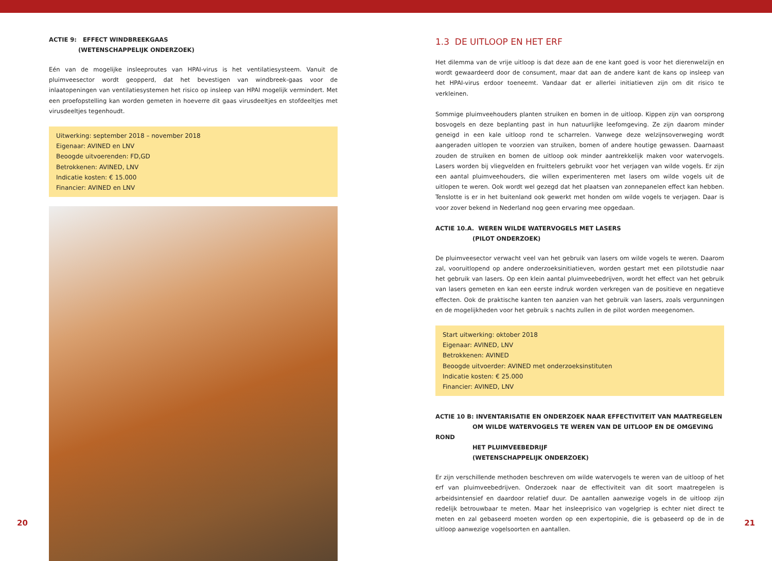ACTIE 9: EFFECT WINDBREEKGAAS
(WETENSCHAPPELIJK ONDERZOEK)
Eén van de mogelijke insleeproutes van HPAI-virus is het ventilatiesysteem. Vanuit de pluimveesector wordt geopperd, dat het bevestigen van windbreek-gaas voor de inlaatopeningen van ventilatiesystemen het risico op insleep van HPAI mogelijk vermindert. Met een proefopstelling kan worden gemeten in hoeverre dit gaas virusdeeltjes en stofdeeltjes met virusdeeltjes tegenhoudt.
Uitwerking: september 2018 – november 2018
Eigenaar: AVINED en LNV
Beoogde uitvoerenden: FD,GD
Betrokkenen: AVINED, LNV
Indicatie kosten: € 15.000
Financier: AVINED en LNV
1.3 DE UITLOOP EN HET ERF
Het dilemma van de vrije uitloop is dat deze aan de ene kant goed is voor het dierenwelzijn en wordt gewaardeerd door de consument, maar dat aan de andere kant de kans op insleep van het HPAI-virus erdoor toeneemt. Vandaar dat er allerlei initiatieven zijn om dit risico te verkleinen.
Sommige pluimveehouders planten struiken en bomen in de uitloop. Kippen zijn van oorsprong bosvogels en deze beplanting past in hun natuurlijke leefomgeving. Ze zijn daarom minder geneigd in een kale uitloop rond te scharrelen. Vanwege deze welzijnsoverweging wordt aangeraden uitlopen te voorzien van struiken, bomen of andere houtige gewassen. Daarnaast zouden de struiken en bomen de uitloop ook minder aantrekkelijk maken voor watervogels. Lasers worden bij vliegvelden en fruittelers gebruikt voor het verjagen van wilde vogels. Er zijn een aantal pluimveehouders, die willen experimenteren met lasers om wilde vogels uit de uitlopen te weren. Ook wordt wel gezegd dat het plaatsen van zonnepanelen effect kan hebben. Tenslotte is er in het buitenland ook gewerkt met honden om wilde vogels te verjagen. Daar is voor zover bekend in Nederland nog geen ervaring mee opgedaan.
ACTIE 10.A. WEREN WILDE WATERVOGELS MET LASERS
(PILOT ONDERZOEK)
De pluimveesector verwacht veel van het gebruik van lasers om wilde vogels te weren. Daarom zal, vooruitlopend op andere onderzoeksinitiatieven, worden gestart met een pilotstudie naar het gebruik van lasers. Op een klein aantal pluimveebedrijven, wordt het effect van het gebruik van lasers gemeten en kan een eerste indruk worden verkregen van de positieve en negatieve effecten. Ook de praktische kanten ten aanzien van het gebruik van lasers, zoals vergunningen en de mogelijkheden voor het gebruik s nachts zullen in de pilot worden meegenomen.
Start uitwerking: oktober 2018
Eigenaar: AVINED, LNV
Betrokkenen: AVINED
Beoogde uitvoerder: AVINED met onderzoeksinstituten
Indicatie kosten: € 25.000
Financier: AVINED, LNV
ACTIE 10 B: INVENTARISATIE EN ONDERZOEK NAAR EFFECTIVITEIT VAN MAATREGELEN
OM WILDE WATERVOGELS TE WEREN VAN DE UITLOOP EN DE OMGEVING ROND
HET PLUIMVEEBEDRIJF
(WETENSCHAPPELIJK ONDERZOEK)
Er zijn verschillende methoden beschreven om wilde watervogels te weren van de uitloop of het erf van pluimveebedrijven. Onderzoek naar de effectiviteit van dit soort maatregelen is arbeidsintensief en daardoor relatief duur. De aantallen aanwezige vogels in de uitloop zijn redelijk betrouwbaar te meten. Maar het insleeprisico van vogelgriep is echter niet direct te meten en zal gebaseerd moeten worden op een expertopinie, die is gebaseerd op de in de uitloop aanwezige vogelsoorten en aantallen.
20 21